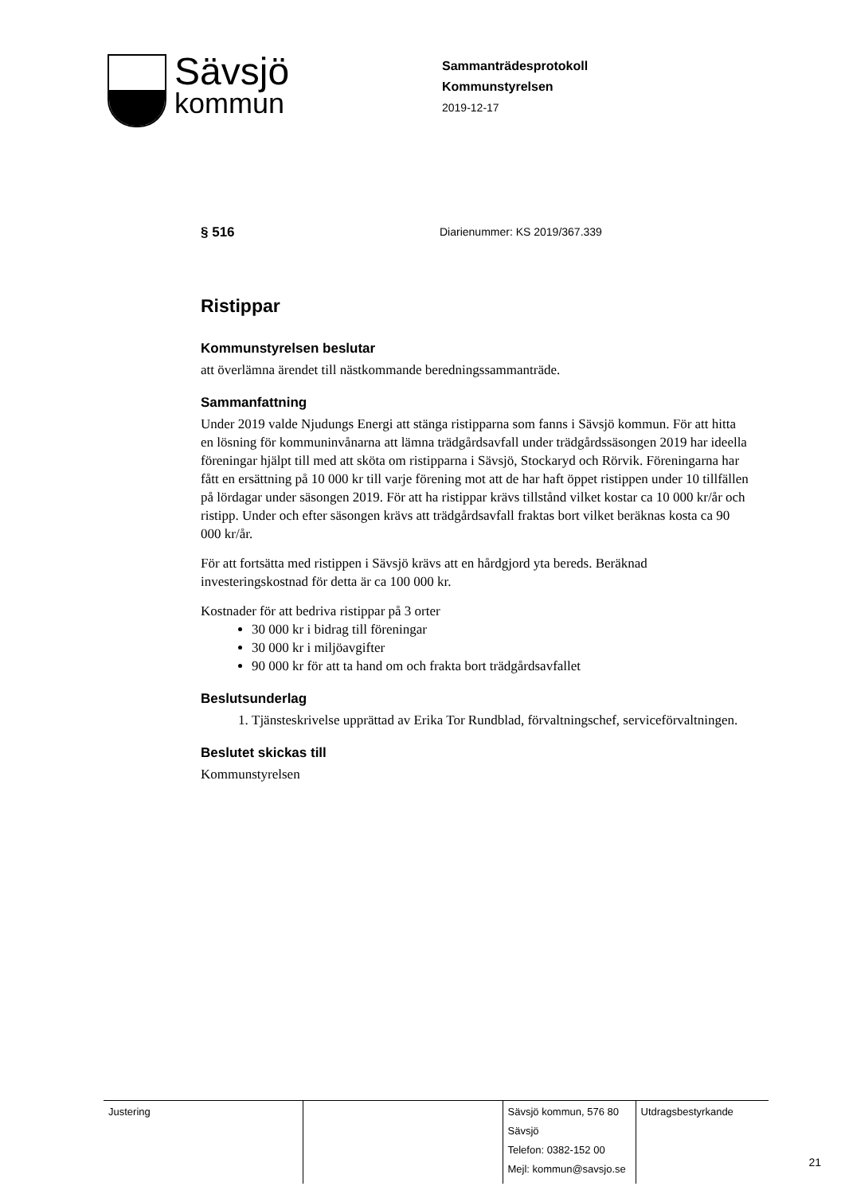Sävsjö
kommun
Sammanträdesprotokoll
Kommunstyrelsen
2019-12-17
§ 516 Diarienummer: KS 2019/367.339
Ristippar
Kommunstyrelsen beslutar
att överlämna ärendet till nästkommande beredningssammanträde.
Sammanfattning
Under 2019 valde Njudungs Energi att stänga ristipparna som fanns i Sävsjö kommun. För att hitta en lösning för kommuninvånarna att lämna trädgårdsavfall under trädgårdssäsongen 2019 har ideella föreningar hjälpt till med att sköta om ristipparna i Sävsjö, Stockaryd och Rörvik. Föreningarna har fått en ersättning på 10 000 kr till varje förening mot att de har haft öppet ristippen under 10 tillfällen på lördagar under säsongen 2019. För att ha ristippar krävs tillstånd vilket kostar ca 10 000 kr/år och ristipp. Under och efter säsongen krävs att trädgårdsavfall fraktas bort vilket beräknas kosta ca 90 000 kr/år.
För att fortsätta med ristippen i Sävsjö krävs att en hårdgjord yta bereds. Beräknad investeringskostnad för detta är ca 100 000 kr.
Kostnader för att bedriva ristippar på 3 orter
30 000 kr i bidrag till föreningar
30 000 kr i miljöavgifter
90 000 kr för att ta hand om och frakta bort trädgårdsavfallet
Beslutsunderlag
1. Tjänsteskrivelse upprättad av Erika Tor Rundblad, förvaltningschef, serviceförvaltningen.
Beslutet skickas till
Kommunstyrelsen
| Justering | | Sävsjö kommun, 576 80 Sävsjö Telefon: 0382-152 00 Mejl: kommun@savsjo.se | Utdragsbestyrkande |
21